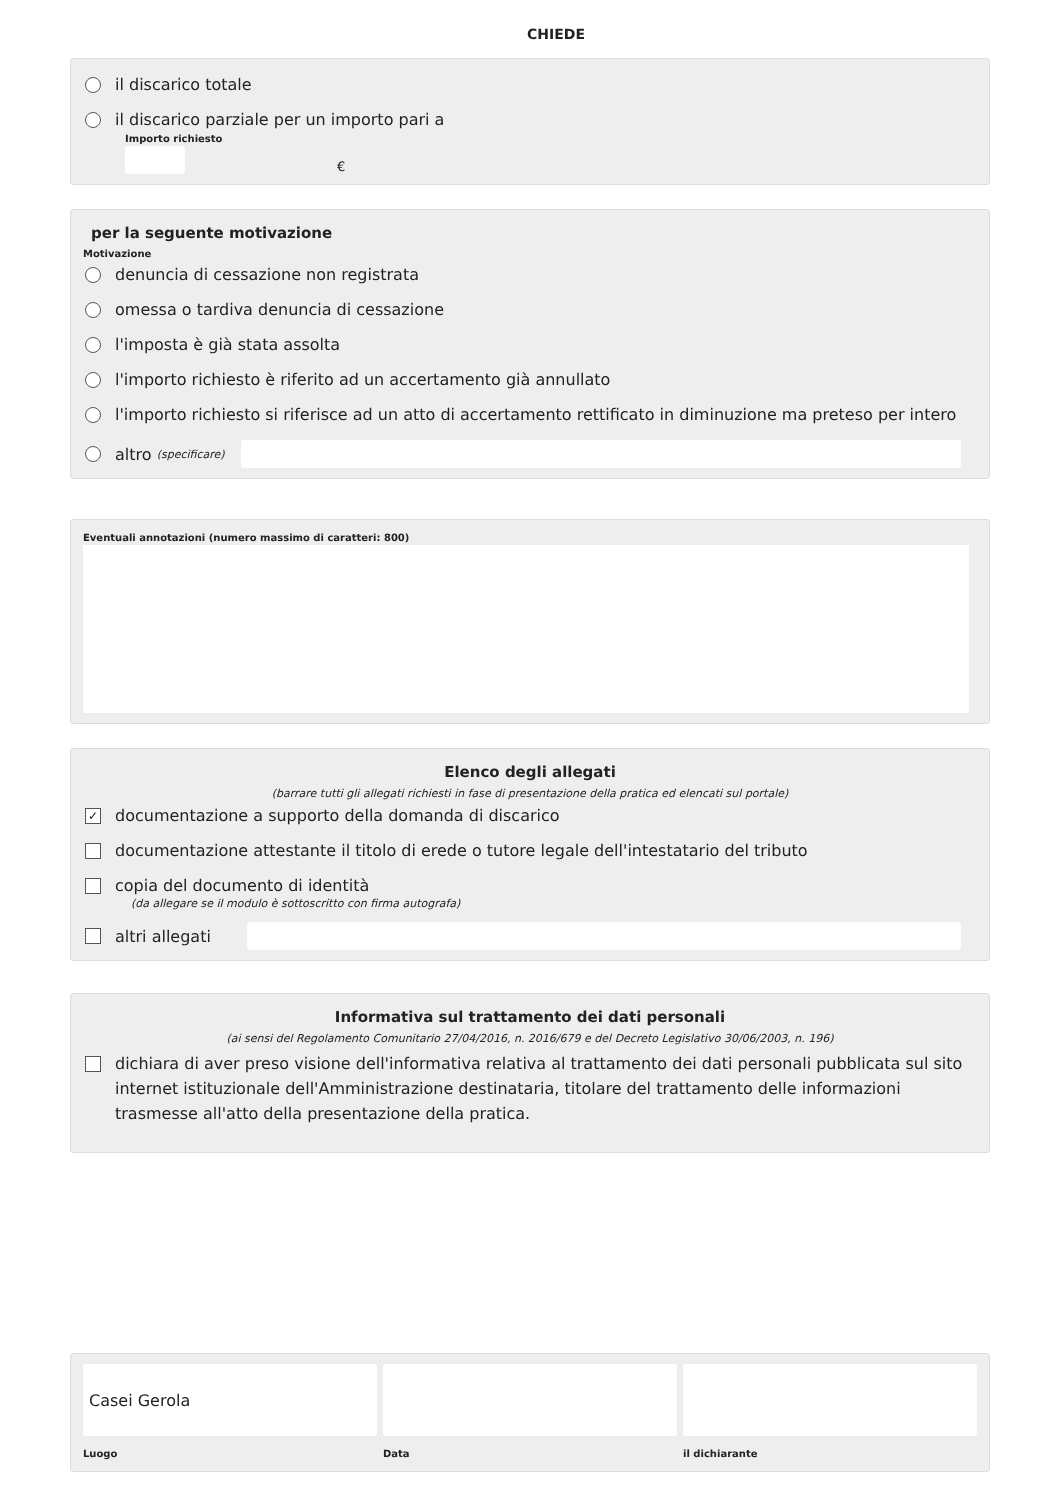CHIEDE
il discarico totale
il discarico parziale per un importo pari a
Importo richiesto
€
per la seguente motivazione
Motivazione
denuncia di cessazione non registrata
omessa o tardiva denuncia di cessazione
l'imposta è già stata assolta
l'importo richiesto è riferito ad un accertamento già annullato
l'importo richiesto si riferisce ad un atto di accertamento rettificato in diminuzione ma preteso per intero
altro (specificare)
Eventuali annotazioni (numero massimo di caratteri: 800)
Elenco degli allegati
(barrare tutti gli allegati richiesti in fase di presentazione della pratica ed elencati sul portale)
✓ documentazione a supporto della domanda di discarico
documentazione attestante il titolo di erede o tutore legale dell'intestatario del tributo
copia del documento di identità
(da allegare se il modulo è sottoscritto con firma autografa)
altri allegati
Informativa sul trattamento dei dati personali
(ai sensi del Regolamento Comunitario 27/04/2016, n. 2016/679 e del Decreto Legislativo 30/06/2003, n. 196)
dichiara di aver preso visione dell'informativa relativa al trattamento dei dati personali pubblicata sul sito internet istituzionale dell'Amministrazione destinataria, titolare del trattamento delle informazioni trasmesse all'atto della presentazione della pratica.
Casei Gerola
Luogo
Data il dichiarante